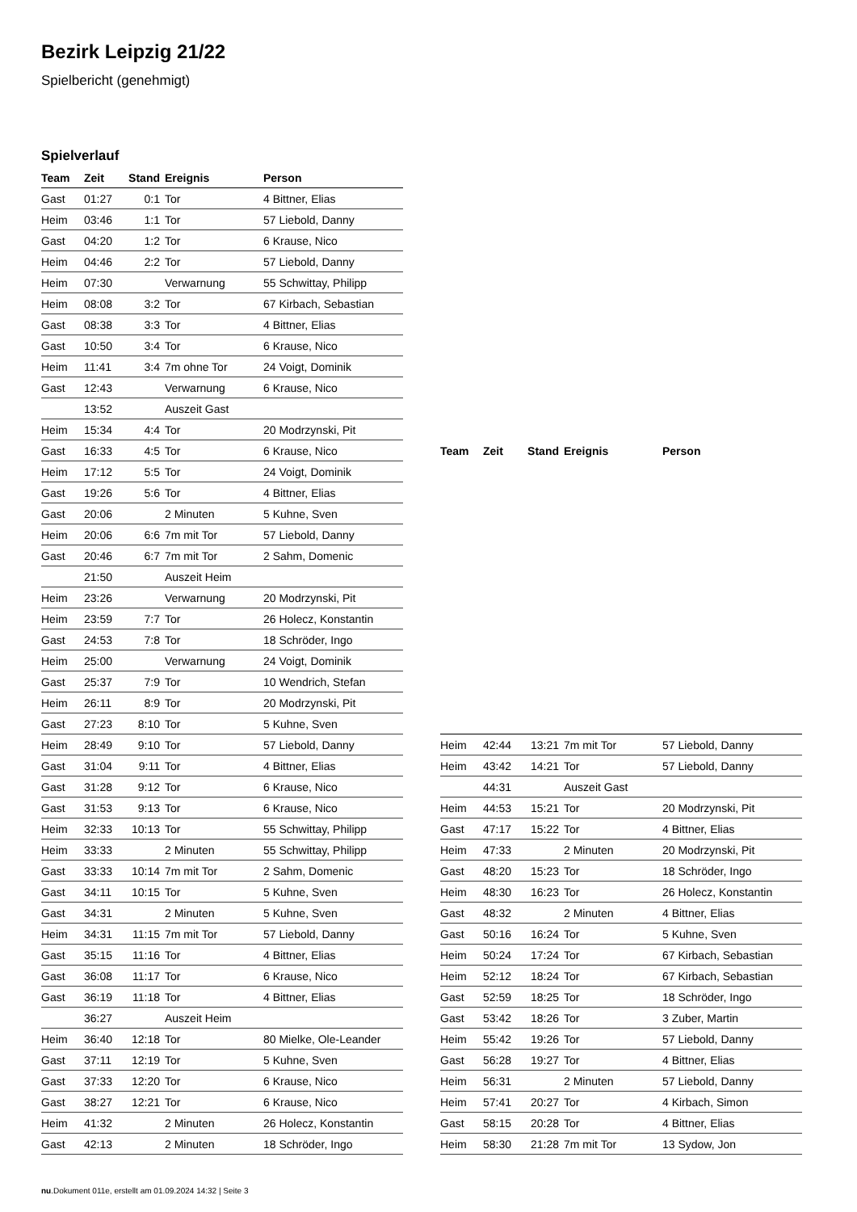Bezirk Leipzig 21/22
Spielbericht (genehmigt)
Spielverlauf
| Team | Zeit | Stand | Ereignis | Person |
| --- | --- | --- | --- | --- |
| Gast | 01:27 | 0:1 | Tor | 4 Bittner, Elias |
| Heim | 03:46 | 1:1 | Tor | 57 Liebold, Danny |
| Gast | 04:20 | 1:2 | Tor | 6 Krause, Nico |
| Heim | 04:46 | 2:2 | Tor | 57 Liebold, Danny |
| Heim | 07:30 | | Verwarnung | 55 Schwittay, Philipp |
| Heim | 08:08 | 3:2 | Tor | 67 Kirbach, Sebastian |
| Gast | 08:38 | 3:3 | Tor | 4 Bittner, Elias |
| Gast | 10:50 | 3:4 | Tor | 6 Krause, Nico |
| Heim | 11:41 | 3:4 | 7m ohne Tor | 24 Voigt, Dominik |
| Gast | 12:43 | | Verwarnung | 6 Krause, Nico |
| | 13:52 | | Auszeit Gast | |
| Heim | 15:34 | 4:4 | Tor | 20 Modrzynski, Pit |
| Gast | 16:33 | 4:5 | Tor | 6 Krause, Nico |
| Heim | 17:12 | 5:5 | Tor | 24 Voigt, Dominik |
| Gast | 19:26 | 5:6 | Tor | 4 Bittner, Elias |
| Gast | 20:06 | | 2 Minuten | 5 Kuhne, Sven |
| Heim | 20:06 | 6:6 | 7m mit Tor | 57 Liebold, Danny |
| Gast | 20:46 | 6:7 | 7m mit Tor | 2 Sahm, Domenic |
| | 21:50 | | Auszeit Heim | |
| Heim | 23:26 | | Verwarnung | 20 Modrzynski, Pit |
| Heim | 23:59 | 7:7 | Tor | 26 Holecz, Konstantin |
| Gast | 24:53 | 7:8 | Tor | 18 Schröder, Ingo |
| Heim | 25:00 | | Verwarnung | 24 Voigt, Dominik |
| Gast | 25:37 | 7:9 | Tor | 10 Wendrich, Stefan |
| Heim | 26:11 | 8:9 | Tor | 20 Modrzynski, Pit |
| Gast | 27:23 | 8:10 | Tor | 5 Kuhne, Sven |
| Heim | 28:49 | 9:10 | Tor | 57 Liebold, Danny |
| Gast | 31:04 | 9:11 | Tor | 4 Bittner, Elias |
| Gast | 31:28 | 9:12 | Tor | 6 Krause, Nico |
| Gast | 31:53 | 9:13 | Tor | 6 Krause, Nico |
| Heim | 32:33 | 10:13 | Tor | 55 Schwittay, Philipp |
| Heim | 33:33 | | 2 Minuten | 55 Schwittay, Philipp |
| Gast | 33:33 | 10:14 | 7m mit Tor | 2 Sahm, Domenic |
| Gast | 34:11 | 10:15 | Tor | 5 Kuhne, Sven |
| Gast | 34:31 | | 2 Minuten | 5 Kuhne, Sven |
| Heim | 34:31 | 11:15 | 7m mit Tor | 57 Liebold, Danny |
| Gast | 35:15 | 11:16 | Tor | 4 Bittner, Elias |
| Gast | 36:08 | 11:17 | Tor | 6 Krause, Nico |
| Gast | 36:19 | 11:18 | Tor | 4 Bittner, Elias |
| | 36:27 | | Auszeit Heim | |
| Heim | 36:40 | 12:18 | Tor | 80 Mielke, Ole-Leander |
| Gast | 37:11 | 12:19 | Tor | 5 Kuhne, Sven |
| Gast | 37:33 | 12:20 | Tor | 6 Krause, Nico |
| Gast | 38:27 | 12:21 | Tor | 6 Krause, Nico |
| Heim | 41:32 | | 2 Minuten | 26 Holecz, Konstantin |
| Gast | 42:13 | | 2 Minuten | 18 Schröder, Ingo |
| Team | Zeit | Stand | Ereignis | Person |
| --- | --- | --- | --- | --- |
| Heim | 42:44 | 13:21 | 7m mit Tor | 57 Liebold, Danny |
| Heim | 43:42 | 14:21 | Tor | 57 Liebold, Danny |
| | 44:31 | | Auszeit Gast | |
| Heim | 44:53 | 15:21 | Tor | 20 Modrzynski, Pit |
| Gast | 47:17 | 15:22 | Tor | 4 Bittner, Elias |
| Heim | 47:33 | | 2 Minuten | 20 Modrzynski, Pit |
| Gast | 48:20 | 15:23 | Tor | 18 Schröder, Ingo |
| Heim | 48:30 | 16:23 | Tor | 26 Holecz, Konstantin |
| Gast | 48:32 | | 2 Minuten | 4 Bittner, Elias |
| Gast | 50:16 | 16:24 | Tor | 5 Kuhne, Sven |
| Heim | 50:24 | 17:24 | Tor | 67 Kirbach, Sebastian |
| Heim | 52:12 | 18:24 | Tor | 67 Kirbach, Sebastian |
| Gast | 52:59 | 18:25 | Tor | 18 Schröder, Ingo |
| Gast | 53:42 | 18:26 | Tor | 3 Zuber, Martin |
| Heim | 55:42 | 19:26 | Tor | 57 Liebold, Danny |
| Gast | 56:28 | 19:27 | Tor | 4 Bittner, Elias |
| Heim | 56:31 | | 2 Minuten | 57 Liebold, Danny |
| Heim | 57:41 | 20:27 | Tor | 4 Kirbach, Simon |
| Gast | 58:15 | 20:28 | Tor | 4 Bittner, Elias |
| Heim | 58:30 | 21:28 | 7m mit Tor | 13 Sydow, Jon |
nu.Dokument 011e, erstellt am 01.09.2024 14:32 | Seite 3